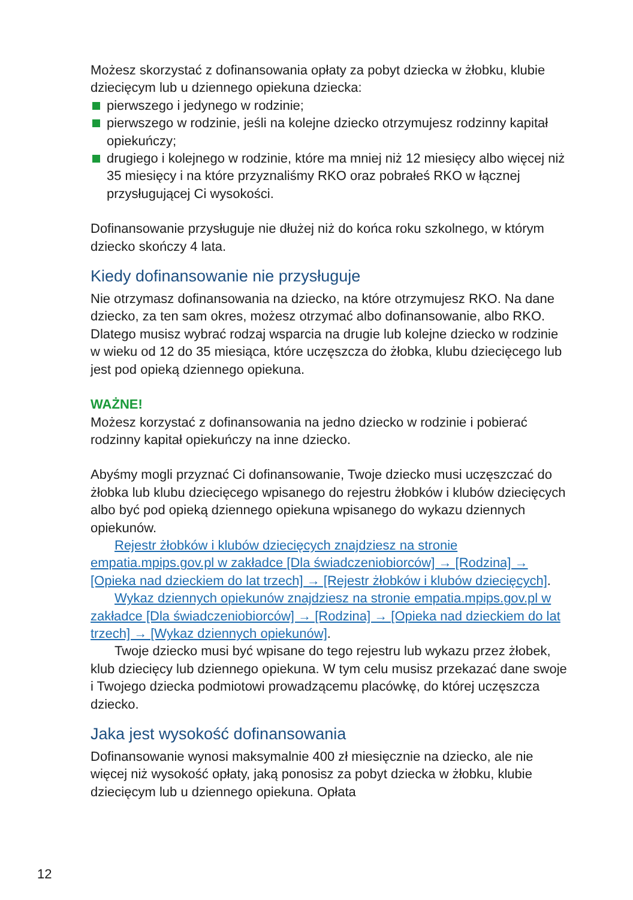Możesz skorzystać z dofinansowania opłaty za pobyt dziecka w żłobku, klubie dziecięcym lub u dziennego opiekuna dziecka:
pierwszego i jedynego w rodzinie;
pierwszego w rodzinie, jeśli na kolejne dziecko otrzymujesz rodzinny kapitał opiekuńczy;
drugiego i kolejnego w rodzinie, które ma mniej niż 12 miesięcy albo więcej niż 35 miesięcy i na które przyznaliśmy RKO oraz pobrałeś RKO w łącznej przysługującej Ci wysokości.
Dofinansowanie przysługuje nie dłużej niż do końca roku szkolnego, w którym dziecko skończy 4 lata.
Kiedy dofinansowanie nie przysługuje
Nie otrzymasz dofinansowania na dziecko, na które otrzymujesz RKO. Na dane dziecko, za ten sam okres, możesz otrzymać albo dofinansowanie, albo RKO. Dlatego musisz wybrać rodzaj wsparcia na drugie lub kolejne dziecko w rodzinie w wieku od 12 do 35 miesiąca, które uczęszcza do żłobka, klubu dziecięcego lub jest pod opieką dziennego opiekuna.
WAŻNE!
Możesz korzystać z dofinansowania na jedno dziecko w rodzinie i pobierać rodzinny kapitał opiekuńczy na inne dziecko.
Abyśmy mogli przyznać Ci dofinansowanie, Twoje dziecko musi uczęszczać do żłobka lub klubu dziecięcego wpisanego do rejestru żłobków i klubów dziecięcych albo być pod opieką dziennego opiekuna wpisanego do wykazu dziennych opiekunów.
Rejestr żłobków i klubów dziecięcych znajdziesz na stronie empatia.mpips.gov.pl w zakładce [Dla świadczeniobiorców] → [Rodzina] → [Opieka nad dzieckiem do lat trzech] → [Rejestr żłobków i klubów dziecięcych].
Wykaz dziennych opiekunów znajdziesz na stronie empatia.mpips.gov.pl w zakładce [Dla świadczeniobiorców] → [Rodzina] → [Opieka nad dzieckiem do lat trzech] → [Wykaz dziennych opiekunów].
Twoje dziecko musi być wpisane do tego rejestru lub wykazu przez żłobek, klub dziecięcy lub dziennego opiekuna. W tym celu musisz przekazać dane swoje i Twojego dziecka podmiotowi prowadzącemu placówkę, do której uczęszcza dziecko.
Jaka jest wysokość dofinansowania
Dofinansowanie wynosi maksymalnie 400 zł miesięcznie na dziecko, ale nie więcej niż wysokość opłaty, jaką ponosisz za pobyt dziecka w żłobku, klubie dziecięcym lub u dziennego opiekuna. Opłata
12